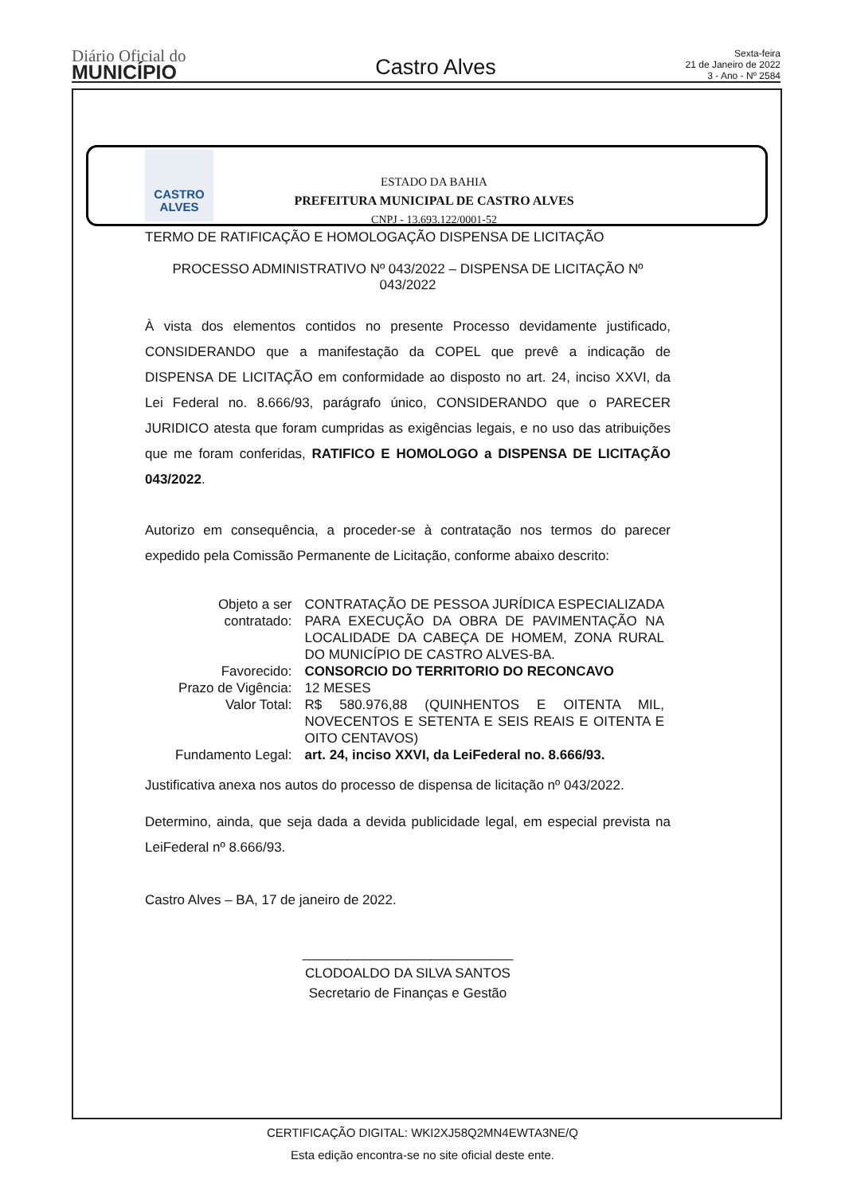Diário Oficial do
MUNICÍPIO
Castro Alves
Sexta-feira
21 de Janeiro de 2022
3 - Ano - Nº 2584
CASTRO
ALVES
ESTADO DA BAHIA
PREFEITURA MUNICIPAL DE CASTRO ALVES
CNPJ - 13.693.122/0001-52
TERMO DE RATIFICAÇÃO E HOMOLOGAÇÃO DISPENSA DE LICITAÇÃO
PROCESSO ADMINISTRATIVO Nº 043/2022 – DISPENSA DE LICITAÇÃO Nº 043/2022
À vista dos elementos contidos no presente Processo devidamente justificado, CONSIDERANDO que a manifestação da COPEL que prevê a indicação de DISPENSA DE LICITAÇÃO em conformidade ao disposto no art. 24, inciso XXVI, da Lei Federal no. 8.666/93, parágrafo único, CONSIDERANDO que o PARECER JURIDICO atesta que foram cumpridas as exigências legais, e no uso das atribuições que me foram conferidas, RATIFICO E HOMOLOGO a DISPENSA DE LICITAÇÃO 043/2022.
Autorizo em consequência, a proceder-se à contratação nos termos do parecer expedido pela Comissão Permanente de Licitação, conforme abaixo descrito:
| Objeto a ser contratado: | CONTRATAÇÃO DE PESSOA JURÍDICA ESPECIALIZADA PARA EXECUÇÃO DA OBRA DE PAVIMENTAÇÃO NA LOCALIDADE DA CABEÇA DE HOMEM, ZONA RURAL DO MUNICÍPIO DE CASTRO ALVES-BA. |
| Favorecido: | CONSORCIO DO TERRITORIO DO RECONCAVO |
| Prazo de Vigência: | 12 MESES |
| Valor Total: | R$ 580.976,88 (QUINHENTOS E OITENTA MIL, NOVECENTOS E SETENTA E SEIS REAIS E OITENTA E OITO CENTAVOS) |
| Fundamento Legal: | art. 24, inciso XXVI, da LeiFederal no. 8.666/93. |
Justificativa anexa nos autos do processo de dispensa de licitação nº 043/2022.
Determino, ainda, que seja dada a devida publicidade legal, em especial prevista na LeiFederal nº 8.666/93.
Castro Alves – BA, 17 de janeiro de 2022.
____________________________
CLODOALDO DA SILVA SANTOS
Secretario de Finanças e Gestão
CERTIFICAÇÃO DIGITAL: WKI2XJ58Q2MN4EWTA3NE/Q
Esta edição encontra-se no site oficial deste ente.